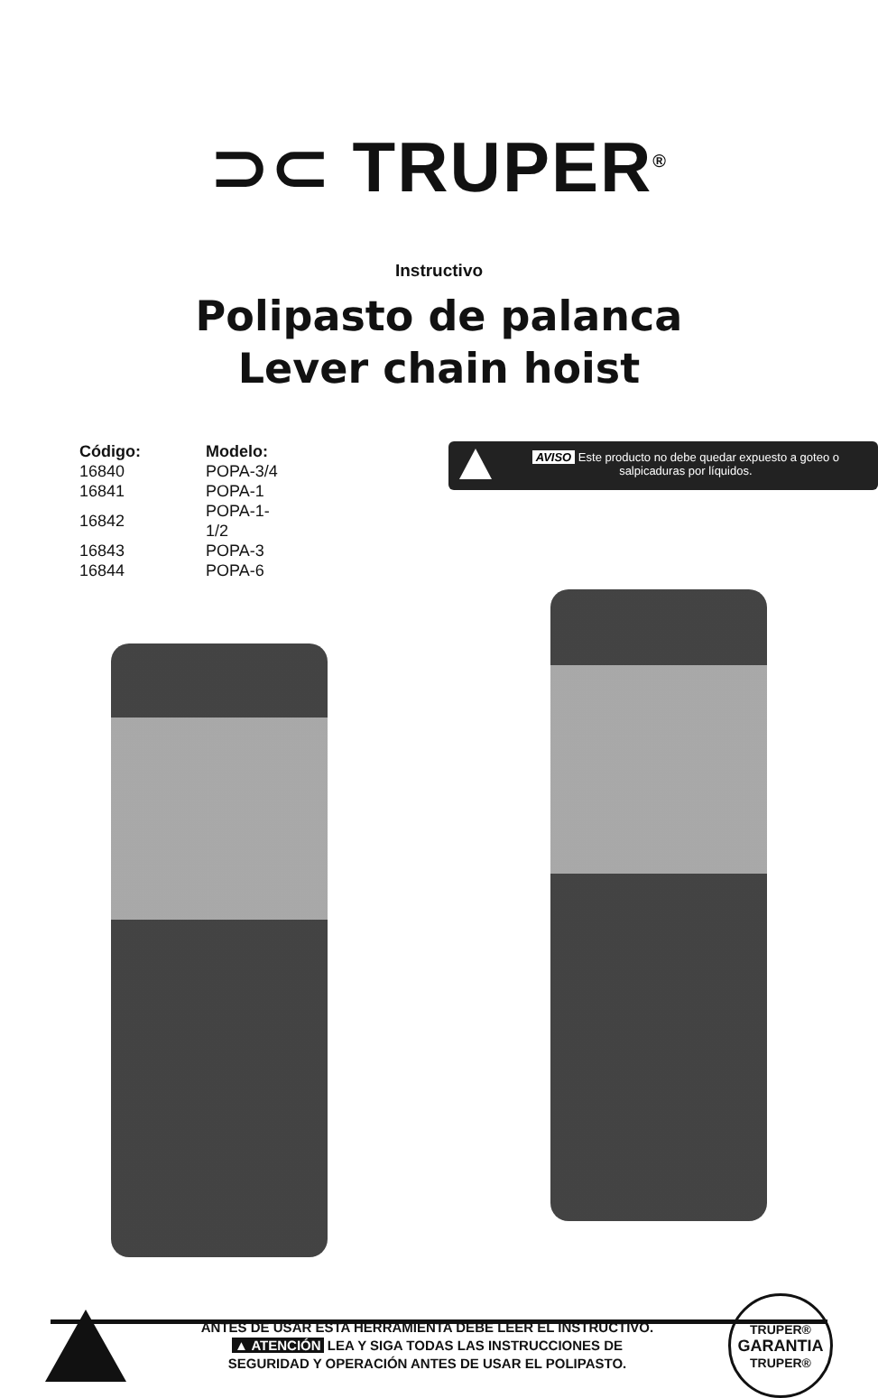⊃⊂ TRUPER<sup>®</sup>
Instructivo
Polipasto de palanca
Lever chain hoist
| Código: | Modelo: |
| --- | --- |
| 16840 | POPA-3/4 |
| 16841 | POPA-1 |
| 16842 | POPA-1-1/2 |
| 16843 | POPA-3 |
| 16844 | POPA-6 |
AVISO Este producto no debe quedar expuesto a goteo o salpicaduras por líquidos.
ANTES DE USAR ESTA HERRAMIENTA DEBE LEER EL INSTRUCTIVO.
▲ ATENCIÓN LEA Y SIGA TODAS LAS INSTRUCCIONES DE
SEGURIDAD Y OPERACIÓN ANTES DE USAR EL POLIPASTO.
TRUPER®
GARANTIA
TRUPER®